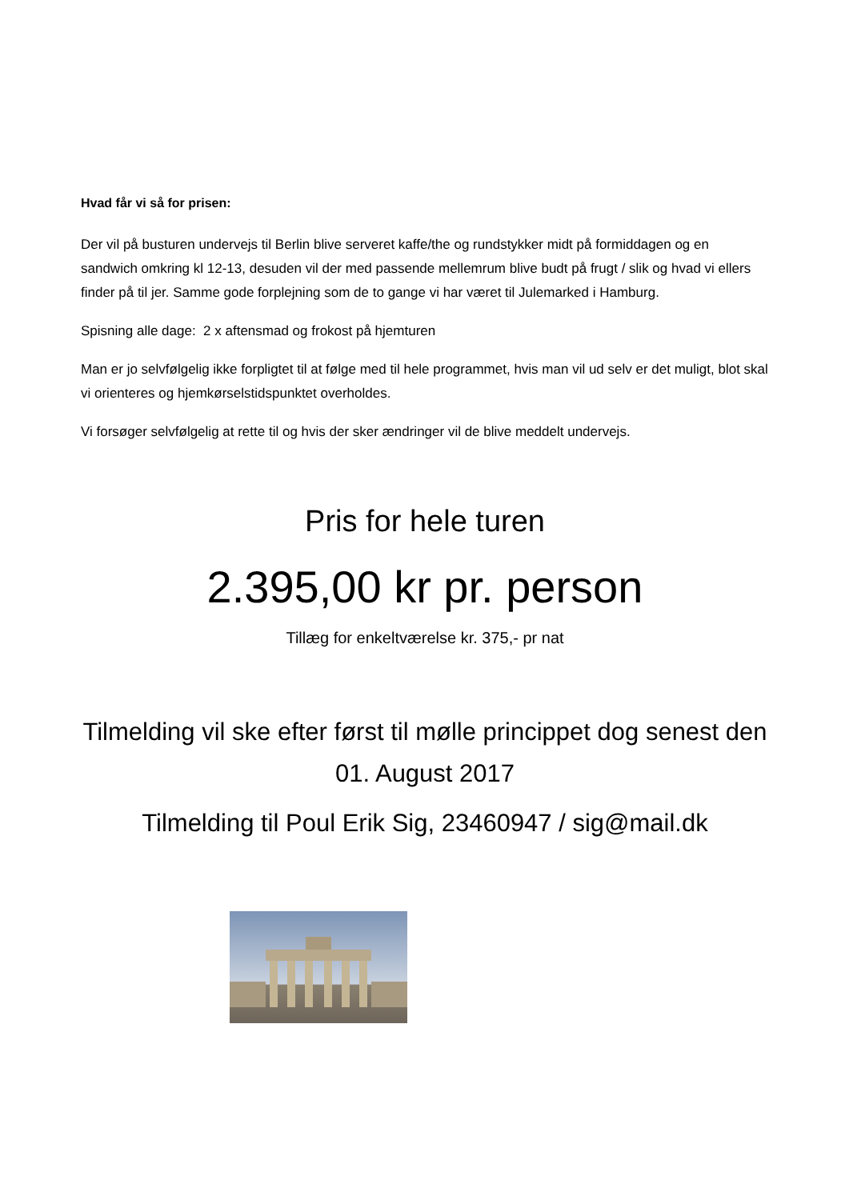Hvad får vi så for prisen:
Der vil på busturen undervejs til Berlin blive serveret kaffe/the og rundstykker midt på formiddagen og en sandwich omkring kl 12-13, desuden vil der med passende mellemrum blive budt på frugt / slik og hvad vi ellers finder på til jer. Samme gode forplejning som de to gange vi har været til Julemarked i Hamburg.
Spisning alle dage: 2 x aftensmad og frokost på hjemturen
Man er jo selvfølgelig ikke forpligtet til at følge med til hele programmet, hvis man vil ud selv er det muligt, blot skal vi orienteres og hjemkørselstidspunktet overholdes.
Vi forsøger selvfølgelig at rette til og hvis der sker ændringer vil de blive meddelt undervejs.
Pris for hele turen
2.395,00 kr pr. person
Tillæg for enkeltværelse kr. 375,- pr nat
Tilmelding vil ske efter først til mølle princippet dog senest den 01. August 2017
Tilmelding til Poul Erik Sig, 23460947 / sig@mail.dk